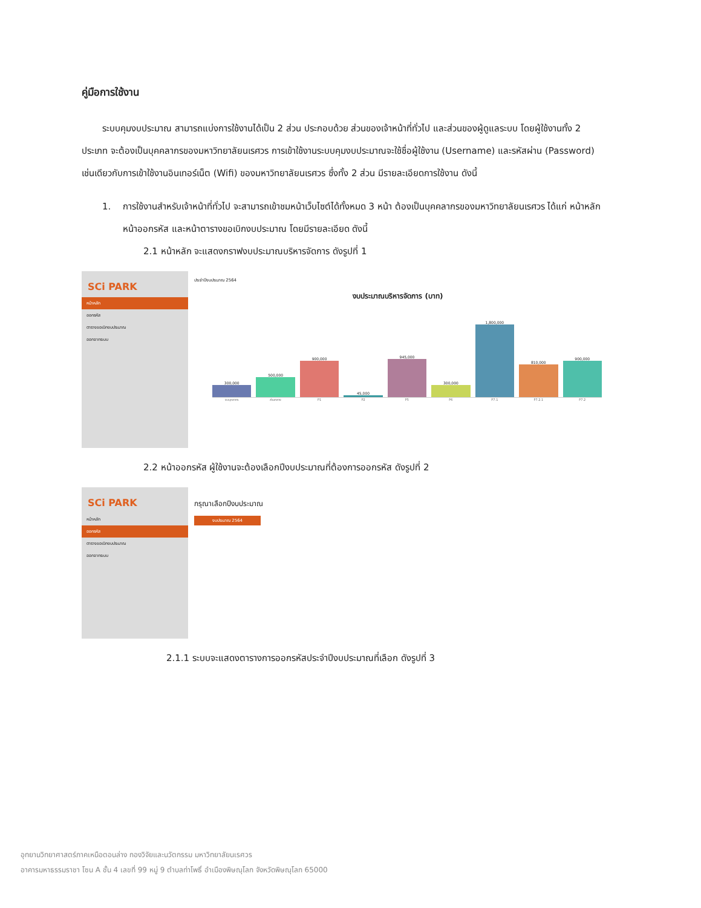คู่มือการใช้งาน
ระบบคุมงบประมาณ สามารถแบ่งการใช้งานได้เป็น 2 ส่วน ประกอบด้วย ส่วนของเจ้าหน้าที่ทั่วไป และส่วนของผู้ดูแลระบบ โดยผู้ใช้งานทั้ง 2 ประเภท จะต้องเป็นบุคคลากรของมหาวิทยาลัยนเรศวร การเข้าใช้งานระบบคุมงบประมาณจะใช้ชื่อผู้ใช้งาน (Username) และรหัสผ่าน (Password) เช่นเดียวกับการเข้าใช้งานอินเทอร์เน็ต (Wifi) ของมหาวิทยาลัยนเรศวร ซึ่งทั้ง 2 ส่วน มีรายละเอียดการใช้งาน ดังนี้
1. การใช้งานสำหรับเจ้าหน้าที่ทั่วไป จะสามารถเข้าชมหน้าเว็บไซต์ได้ทั้งหมด 3 หน้า ต้องเป็นบุคคลากรของมหาวิทยาลัยนเรศวร ได้แก่ หน้าหลัก หน้าออกรหัส และหน้าตารางขอเบิกงบประมาณ โดยมีรายละเอียด ดังนี้
2.1 หน้าหลัก จะแสดงกราฟงบประมาณบริหารจัดการ ดังรูปที่ 1
SCi PARK
หน้าหลัก
ออกรหัส
ตารางขอเบิกงบประมาณ
ออกจากระบบ
ประจำปีงบประมาณ 2564
งบประมาณบริหารจัดการ (บาท)
300,000
500,000
900,000
45,000
945,000
300,000
1,800,000
810,000
900,000
งบบุคลากร ส่วนกลาง P1 P2 P5 P6 P7.1 P7.2.1 P7.2
2.2 หน้าออกรหัส ผู้ใช้งานจะต้องเลือกปีงบประมาณที่ต้องการออกรหัส ดังรูปที่ 2
SCi PARK
หน้าหลัก
ออกรหัส
ตารางขอเบิกงบประมาณ
ออกจากระบบ
กรุณาเลือกปีงบประมาณ
งบประมาณ 2564
2.1.1 ระบบจะแสดงตารางการออกรหัสประจำปีงบประมาณที่เลือก ดังรูปที่ 3
อุทยานวิทยาศาสตร์ภาคเหนือตอนล่าง กองวิจัยและนวัตกรรม มหาวิทยาลัยนเรศวร
อาคารมหาธรรมราชา โซน A ชั้น 4 เลขที่ 99 หมู่ 9 ตำบลท่าโพธิ์ อำเมืองพิษณุโลก จังหวัดพิษณุโลก 65000